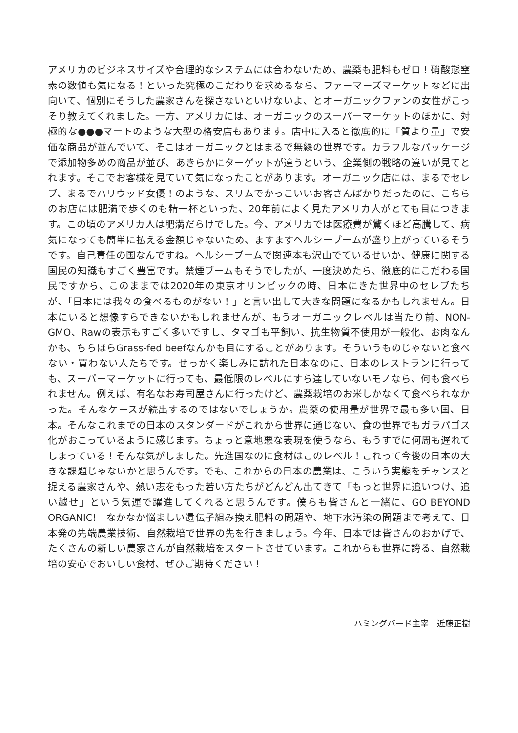アメリカのビジネスサイズや合理的なシステムには合わないため、農薬も肥料もゼロ！硝酸態窒素の数値も気になる！といった究極のこだわりを求めるなら、ファーマーズマーケットなどに出向いて、個別にそうした農家さんを探さないといけないよ、とオーガニックファンの女性がこっそり教えてくれました。一方、アメリカには、オーガニックのスーパーマーケットのほかに、対極的な●●●マートのような大型の格安店もあります。店中に入ると徹底的に「質より量」で安価な商品が並んでいて、そこはオーガニックとはまるで無縁の世界です。カラフルなパッケージで添加物多めの商品が並び、あきらかにターゲットが違うという、企業側の戦略の違いが見てとれます。そこでお客様を見ていて気になったことがあります。オーガニック店には、まるでセレブ、まるでハリウッド女優！のような、スリムでかっこいいお客さんばかりだったのに、こちらのお店には肥満で歩くのも精一杯といった、20年前によく見たアメリカ人がとても目につきます。この頃のアメリカ人は肥満だらけでした。今、アメリカでは医療費が驚くほど高騰して、病気になっても簡単に払える金額じゃないため、ますますヘルシーブームが盛り上がっているそうです。自己責任の国なんですね。ヘルシーブームで関連本も沢山でているせいか、健康に関する国民の知識もすごく豊富です。禁煙ブームもそうでしたが、一度決めたら、徹底的にこだわる国民ですから、このままでは2020年の東京オリンピックの時、日本にきた世界中のセレブたちが、「日本には我々の食べるものがない！」と言い出して大きな問題になるかもしれません。日本にいると想像すらできないかもしれませんが、もうオーガニックレベルは当たり前、NON-GMO、Rawの表示もすごく多いですし、タマゴも平飼い、抗生物質不使用が一般化、お肉なんかも、ちらほらGrass-fed beefなんかも目にすることがあります。そういうものじゃないと食べない・買わない人たちです。せっかく楽しみに訪れた日本なのに、日本のレストランに行っても、スーパーマーケットに行っても、最低限のレベルにすら達していないモノなら、何も食べられません。例えば、有名なお寿司屋さんに行ったけど、農薬栽培のお米しかなくて食べられなかった。そんなケースが続出するのではないでしょうか。農薬の使用量が世界で最も多い国、日本。そんなこれまでの日本のスタンダードがこれから世界に通じない、食の世界でもガラパゴス化がおこっているように感じます。ちょっと意地悪な表現を使うなら、もうすでに何周も遅れてしまっている！そんな気がしました。先進国なのに食材はこのレベル！これって今後の日本の大きな課題じゃないかと思うんです。でも、これからの日本の農業は、こういう実態をチャンスと捉える農家さんや、熱い志をもった若い方たちがどんどん出てきて「もっと世界に追いつけ、追い越せ」という気運で躍進してくれると思うんです。僕らも皆さんと一緒に、GO BEYOND ORGANIC!　なかなか悩ましい遺伝子組み換え肥料の問題や、地下水汚染の問題まで考えて、日本発の先端農業技術、自然栽培で世界の先を行きましょう。今年、日本では皆さんのおかげで、たくさんの新しい農家さんが自然栽培をスタートさせています。これからも世界に誇る、自然栽培の安心でおいしい食材、ぜひご期待ください！
ハミングバード主宰　近藤正樹